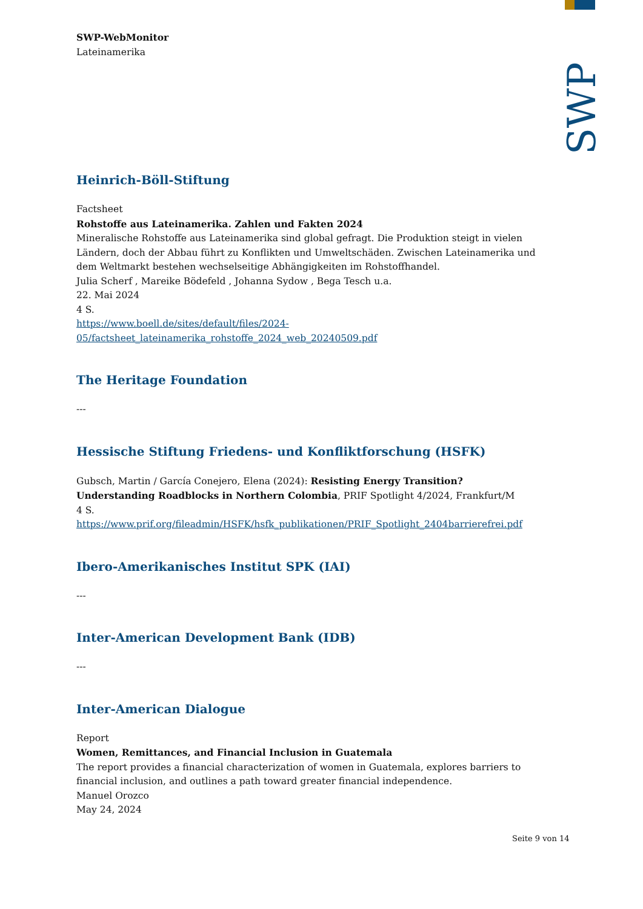SWP
SWP-WebMonitor
Lateinamerika
Heinrich-Böll-Stiftung
Factsheet
Rohstoffe aus Lateinamerika. Zahlen und Fakten 2024
Mineralische Rohstoffe aus Lateinamerika sind global gefragt. Die Produktion steigt in vielen Ländern, doch der Abbau führt zu Konflikten und Umweltschäden. Zwischen Lateinamerika und dem Weltmarkt bestehen wechselseitige Abhängigkeiten im Rohstoffhandel.
Julia Scherf , Mareike Bödefeld , Johanna Sydow , Bega Tesch u.a.
22. Mai 2024
4 S.
https://www.boell.de/sites/default/files/2024-05/factsheet_lateinamerika_rohstoffe_2024_web_20240509.pdf
The Heritage Foundation
---
Hessische Stiftung Friedens- und Konfliktforschung (HSFK)
Gubsch, Martin / García Conejero, Elena (2024): Resisting Energy Transition? Understanding Roadblocks in Northern Colombia, PRIF Spotlight 4/2024, Frankfurt/M
4 S.
https://www.prif.org/fileadmin/HSFK/hsfk_publikationen/PRIF_Spotlight_2404barrierefrei.pdf
Ibero-Amerikanisches Institut SPK (IAI)
---
Inter-American Development Bank (IDB)
---
Inter-American Dialogue
Report
Women, Remittances, and Financial Inclusion in Guatemala
The report provides a financial characterization of women in Guatemala, explores barriers to financial inclusion, and outlines a path toward greater financial independence.
Manuel Orozco
May 24, 2024
Seite 9 von 14